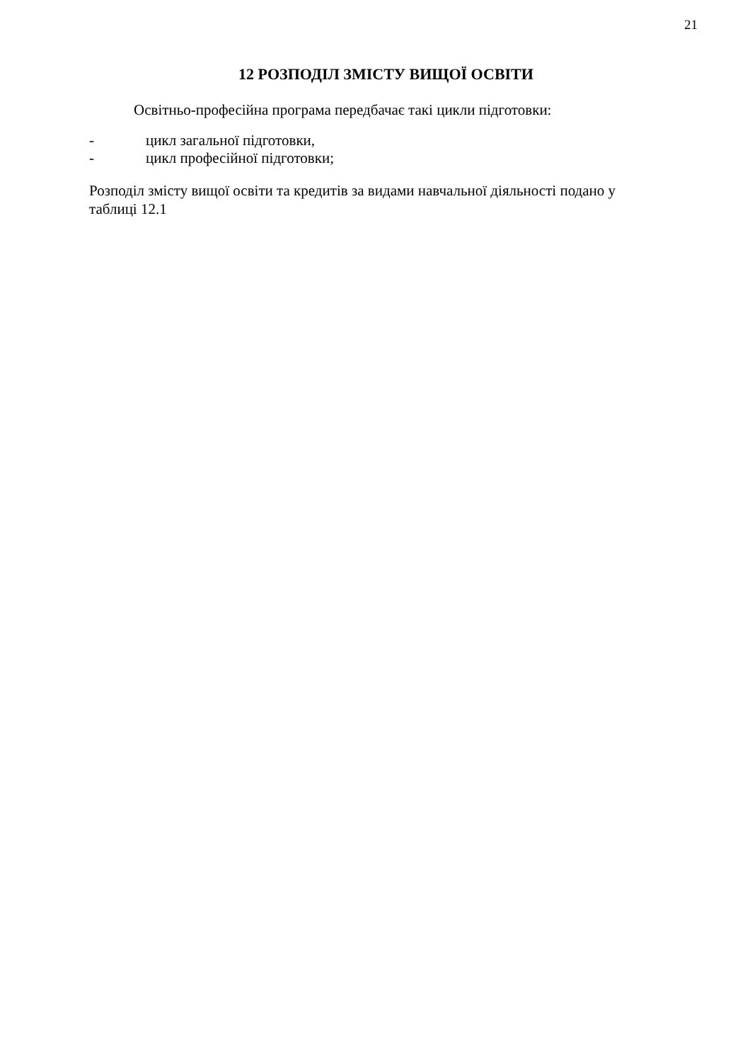21
12 РОЗПОДІЛ ЗМІСТУ ВИЩОЇ ОСВІТИ
Освітньо-професійна програма передбачає такі цикли підготовки:
- цикл загальної підготовки,
- цикл професійної підготовки;
Розподіл змісту вищої освіти та кредитів за видами навчальної діяльності подано у таблиці 12.1